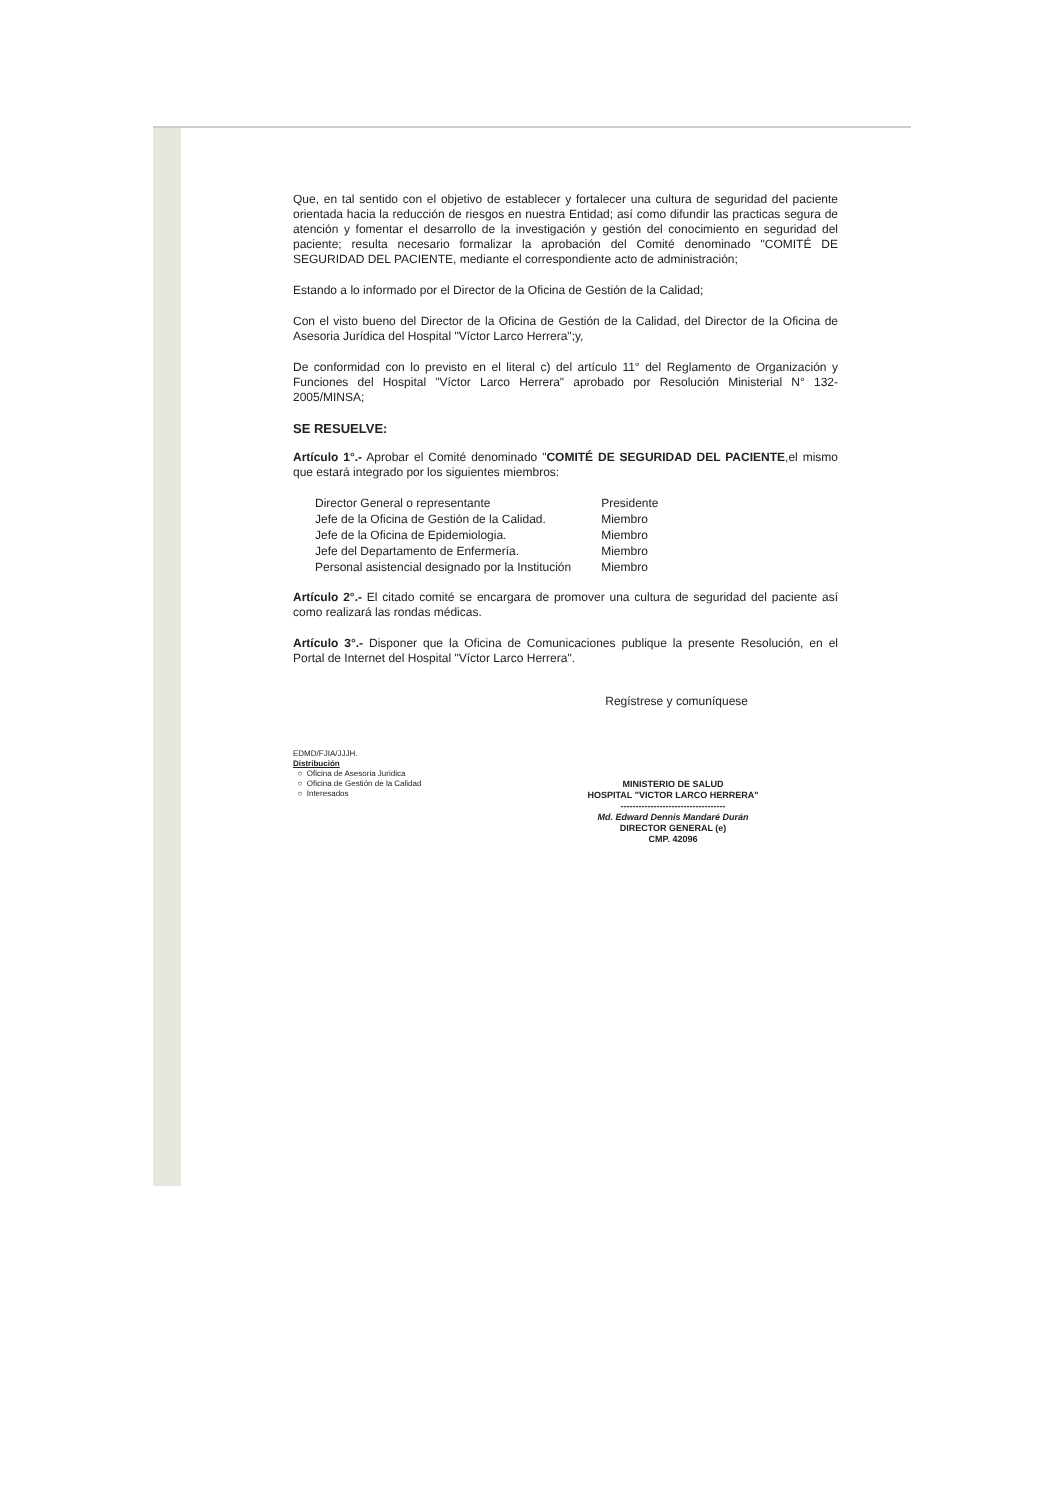Que, en tal sentido con el objetivo de establecer y fortalecer una cultura de seguridad del paciente orientada hacia la reducción de riesgos en nuestra Entidad; así como difundir las practicas segura de atención y fomentar el desarrollo de la investigación y gestión del conocimiento en seguridad del paciente; resulta necesario formalizar la aprobación del Comité denominado "COMITÉ DE SEGURIDAD DEL PACIENTE, mediante el correspondiente acto de administración;
Estando a lo informado por el Director de la Oficina de Gestión de la Calidad;
Con el visto bueno del Director de la Oficina de Gestión de la Calidad, del Director de la Oficina de Asesoria Jurídica del Hospital "Víctor Larco Herrera";y,
De conformidad con lo previsto en el literal c) del artículo 11° del Reglamento de Organización y Funciones del Hospital "Víctor Larco Herrera" aprobado por Resolución Ministerial N° 132-2005/MINSA;
SE RESUELVE:
Artículo 1°.- Aprobar el Comité denominado "COMITÉ DE SEGURIDAD DEL PACIENTE,el mismo que estará integrado por los siguientes miembros:
| Director General o representante | Presidente |
| Jefe de la Oficina de Gestión de la Calidad. | Miembro |
| Jefe de la Oficina de Epidemiologia. | Miembro |
| Jefe del Departamento de Enfermería. | Miembro |
| Personal asistencial designado por la Institución | Miembro |
Artículo 2°.- El citado comité se encargara de promover una cultura de seguridad del paciente así como realizará las rondas médicas.
Artículo 3°.- Disponer que la Oficina de Comunicaciones publique la presente Resolución, en el Portal de Internet del Hospital "Víctor Larco Herrera".
Regístrese y comuníquese
EDMD/FJIA/JJJH.
Distribución
○ Oficina de Asesoria Juridica
○ Oficina de Gestión de la Calidad
○ Interesados
MINISTERIO DE SALUD
HOSPITAL "VICTOR LARCO HERRERA"
-----------------------------------
Md. Edward Dennis Mandaré Durán
DIRECTOR GENERAL (e)
CMP. 42096